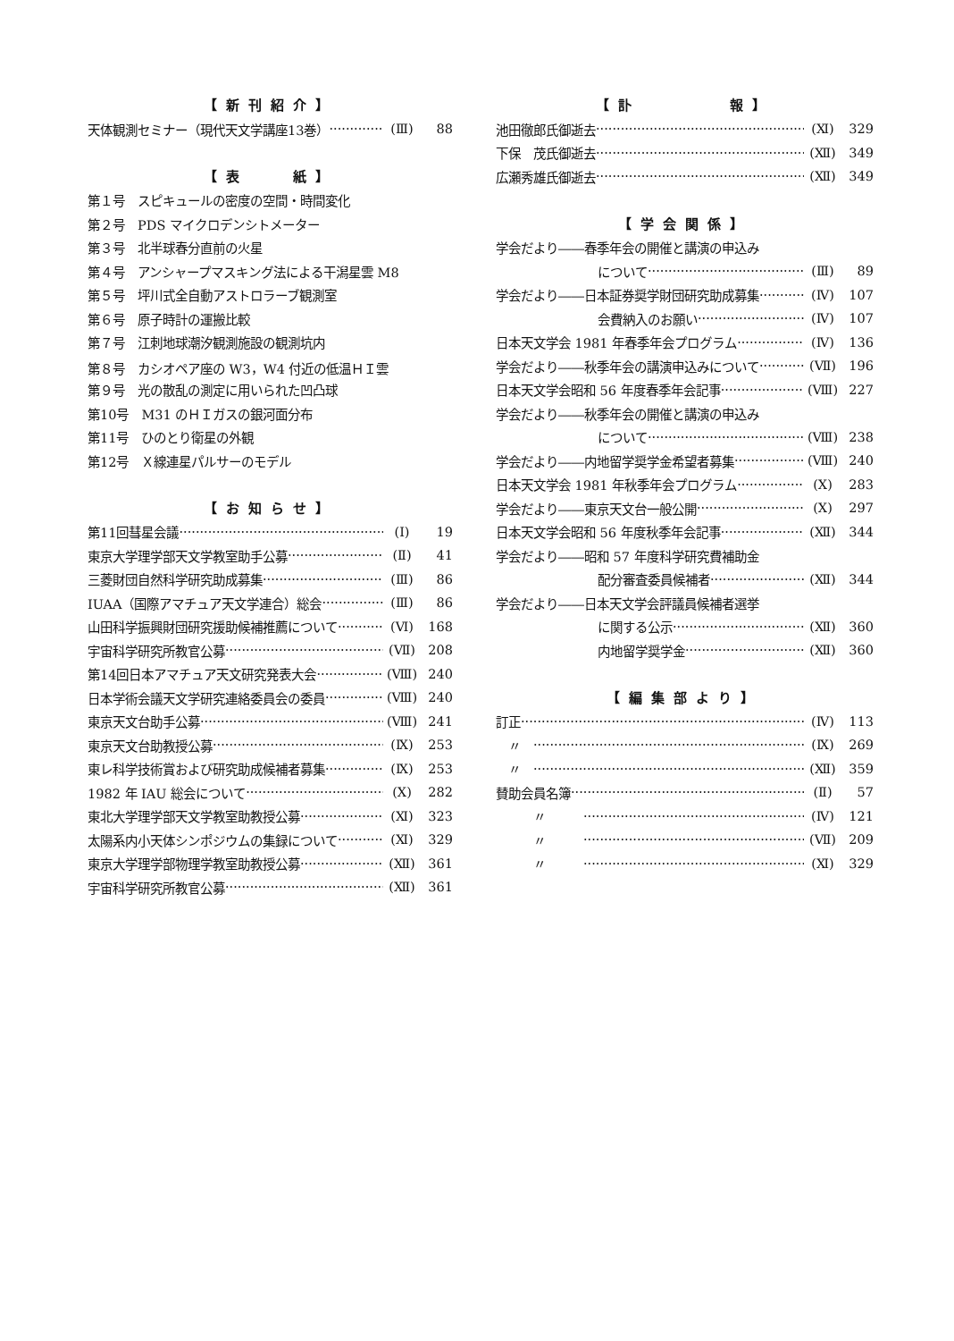【新刊紹介】
天体観測セミナー（現代天文学講座13巻） (Ⅲ) 88
【表　　紙】
第１号　スピキュールの密度の空間・時間変化
第２号　PDS マイクロデンシトメーター
第３号　北半球春分直前の火星
第４号　アンシャープマスキング法による干潟星雲 M8
第５号　坪川式全自動アストロラーブ観測室
第６号　原子時計の運搬比較
第７号　江刺地球潮汐観測施設の観測坑内
第８号　カシオペア座の W3，W4 付近の低温ＨＩ雲
第９号　光の散乱の測定に用いられた凹凸球
第10号　M31 のＨＩガスの銀河面分布
第11号　ひのとり衛星の外観
第12号　Ｘ線連星パルサーのモデル
【お知らせ】
第11回彗星会議 (Ⅰ) 19
東京大学理学部天文学教室助手公募 (Ⅱ) 41
三菱財団自然科学研究助成募集 (Ⅲ) 86
IUAA（国際アマチュア天文学連合）総会 (Ⅲ) 86
山田科学振興財団研究援助候補推薦について (Ⅵ) 168
宇宙科学研究所教官公募 (Ⅶ) 208
第14回日本アマチュア天文研究発表大会 (Ⅷ) 240
日本学術会議天文学研究連絡委員会の委員 (Ⅷ) 240
東京天文台助手公募 (Ⅷ) 241
東京天文台助教授公募 (Ⅸ) 253
東レ科学技術賞および研究助成候補者募集 (Ⅸ) 253
1982 年 IAU 総会について (Ⅹ) 282
東北大学理学部天文学教室助教授公募 (Ⅺ) 323
太陽系内小天体シンポジウムの集録について (Ⅺ) 329
東京大学理学部物理学教室助教授公募 (Ⅻ) 361
宇宙科学研究所教官公募 (Ⅻ) 361
【訃　　　　報】
池田徹郎氏御逝去 (Ⅺ) 329
下保　茂氏御逝去 (Ⅻ) 349
広瀬秀雄氏御逝去 (Ⅻ) 349
【学会関係】
学会だより――春季年会の開催と講演の申込み
について (Ⅲ) 89
学会だより――日本証券奨学財団研究助成募集 (Ⅳ) 107
会費納入のお願い (Ⅳ) 107
日本天文学会 1981 年春季年会プログラム (Ⅳ) 136
学会だより――秋季年会の講演申込みについて (Ⅶ) 196
日本天文学会昭和 56 年度春季年会記事 (Ⅷ) 227
学会だより――秋季年会の開催と講演の申込み
について (Ⅷ) 238
学会だより――内地留学奨学金希望者募集 (Ⅷ) 240
日本天文学会 1981 年秋季年会プログラム (Ⅹ) 283
学会だより――東京天文台一般公開 (Ⅹ) 297
日本天文学会昭和 56 年度秋季年会記事 (Ⅻ) 344
学会だより――昭和 57 年度科学研究費補助金
配分審査委員候補者 (Ⅻ) 344
学会だより――日本天文学会評議員候補者選挙
に関する公示 (Ⅻ) 360
内地留学奨学金 (Ⅻ) 360
【編集部より】
訂正 (Ⅳ) 113
　〃　 (Ⅸ) 269
　〃　 (Ⅻ) 359
賛助会員名簿 (Ⅱ) 57
　　　〃　　　 (Ⅳ) 121
　　　〃　　　 (Ⅶ) 209
　　　〃　　　 (Ⅺ) 329